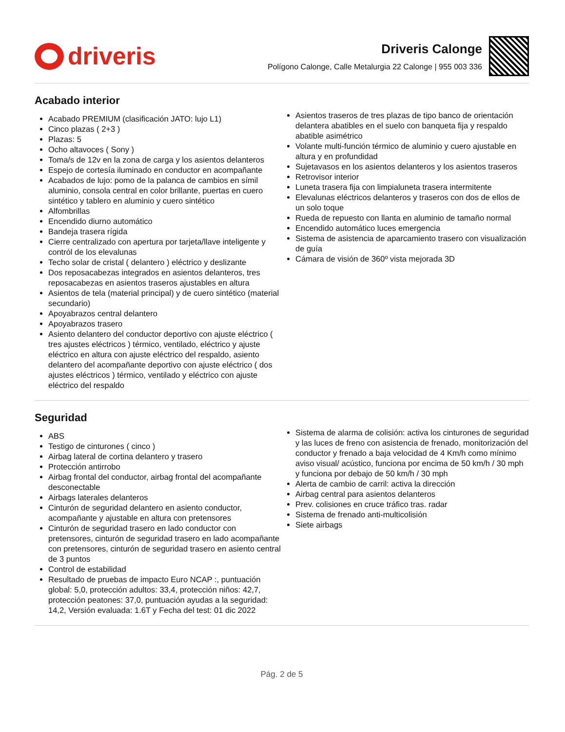driveris
Driveris Calonge
Polígono Calonge, Calle Metalurgia 22 Calonge | 955 003 336
Acabado interior
Acabado PREMIUM (clasificación JATO: lujo L1)
Cinco plazas ( 2+3 )
Plazas: 5
Ocho altavoces ( Sony )
Toma/s de 12v en la zona de carga y los asientos delanteros
Espejo de cortesía iluminado en conductor en acompañante
Acabados de lujo: pomo de la palanca de cambios en símil aluminio, consola central en color brillante, puertas en cuero sintético y tablero en aluminio y cuero sintético
Alfombrillas
Encendido diurno automático
Bandeja trasera rígida
Cierre centralizado con apertura por tarjeta/llave inteligente y contról de los elevalunas
Techo solar de cristal ( delantero ) eléctrico y deslizante
Dos reposacabezas integrados en asientos delanteros, tres reposacabezas en asientos traseros ajustables en altura
Asientos de tela (material principal) y de cuero sintético (material secundario)
Apoyabrazos central delantero
Apoyabrazos trasero
Asiento delantero del conductor deportivo con ajuste eléctrico ( tres ajustes eléctricos ) térmico, ventilado, eléctrico y ajuste eléctrico en altura con ajuste eléctrico del respaldo, asiento delantero del acompañante deportivo con ajuste eléctrico ( dos ajustes eléctricos ) térmico, ventilado y eléctrico con ajuste eléctrico del respaldo
Asientos traseros de tres plazas de tipo banco de orientación delantera abatibles en el suelo con banqueta fija y respaldo abatible asimétrico
Volante multi-función térmico de aluminio y cuero ajustable en altura y en profundidad
Sujetavasos en los asientos delanteros y los asientos traseros
Retrovisor interior
Luneta trasera fija con limpialuneta trasera intermitente
Elevalunas eléctricos delanteros y traseros con dos de ellos de un solo toque
Rueda de repuesto con llanta en aluminio de tamaño normal
Encendido automático luces emergencia
Sistema de asistencia de aparcamiento trasero con visualización de guía
Cámara de visión de 360º vista mejorada 3D
Seguridad
ABS
Testigo de cinturones ( cinco )
Airbag lateral de cortina delantero y trasero
Protección antirrobo
Airbag frontal del conductor, airbag frontal del acompañante desconectable
Airbags laterales delanteros
Cinturón de seguridad delantero en asiento conductor, acompañante y ajustable en altura con pretensores
Cinturón de seguridad trasero en lado conductor con pretensores, cinturón de seguridad trasero en lado acompañante con pretensores, cinturón de seguridad trasero en asiento central de 3 puntos
Control de estabilidad
Resultado de pruebas de impacto Euro NCAP :, puntuación global: 5,0, protección adultos: 33,4, protección niños: 42,7, protección peatones: 37,0, puntuación ayudas a la seguridad: 14,2, Versión evaluada: 1.6T y Fecha del test: 01 dic 2022
Sistema de alarma de colisión: activa los cinturones de seguridad y las luces de freno con asistencia de frenado, monitorización del conductor y frenado a baja velocidad de 4 Km/h como mínimo aviso visual/ acústico, funciona por encima de 50 km/h / 30 mph y funciona por debajo de 50 km/h / 30 mph
Alerta de cambio de carril: activa la dirección
Airbag central para asientos delanteros
Prev. colisiones en cruce tráfico tras. radar
Sistema de frenado anti-multicolisión
Siete airbags
Pág. 2 de 5